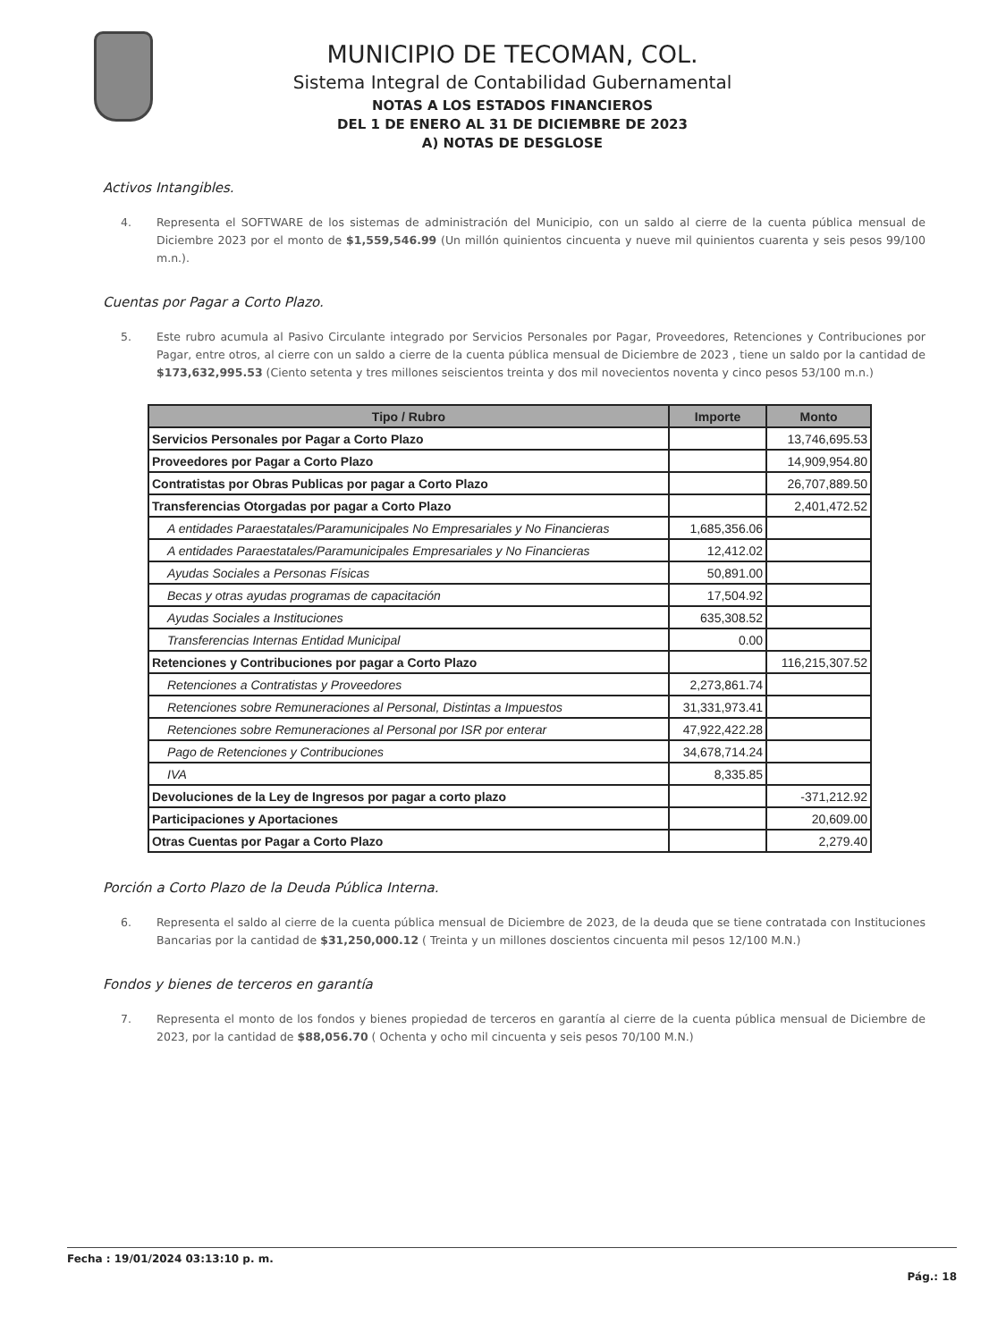MUNICIPIO DE TECOMAN, COL.
Sistema Integral de Contabilidad Gubernamental
NOTAS A LOS ESTADOS FINANCIEROS
DEL 1 DE ENERO AL 31 DE DICIEMBRE DE 2023
A) NOTAS DE DESGLOSE
Activos Intangibles.
4. Representa el SOFTWARE de los sistemas de administración del Municipio, con un saldo al cierre de la cuenta pública mensual de Diciembre 2023 por el monto de $1,559,546.99 (Un millón quinientos cincuenta y nueve mil quinientos cuarenta y seis pesos 99/100 m.n.).
Cuentas por Pagar a Corto Plazo.
5. Este rubro acumula al Pasivo Circulante integrado por Servicios Personales por Pagar, Proveedores, Retenciones y Contribuciones por Pagar, entre otros, al cierre con un saldo a cierre de la cuenta pública mensual de Diciembre de 2023 , tiene un saldo por la cantidad de $173,632,995.53 (Ciento setenta y tres millones seiscientos treinta y dos mil novecientos noventa y cinco pesos 53/100 m.n.)
| Tipo / Rubro | Importe | Monto |
| --- | --- | --- |
| Servicios Personales por Pagar a Corto Plazo | | 13,746,695.53 |
| Proveedores por Pagar a Corto Plazo | | 14,909,954.80 |
| Contratistas por Obras Publicas por pagar a Corto Plazo | | 26,707,889.50 |
| Transferencias Otorgadas por pagar a Corto Plazo | | 2,401,472.52 |
| A entidades Paraestatales/Paramunicipales No Empresariales y No Financieras | 1,685,356.06 | |
| A entidades Paraestatales/Paramunicipales Empresariales y No Financieras | 12,412.02 | |
| Ayudas Sociales a Personas Físicas | 50,891.00 | |
| Becas y otras ayudas programas de capacitación | 17,504.92 | |
| Ayudas Sociales a Instituciones | 635,308.52 | |
| Transferencias Internas Entidad Municipal | 0.00 | |
| Retenciones y Contribuciones por pagar a Corto Plazo | | 116,215,307.52 |
| Retenciones a Contratistas y Proveedores | 2,273,861.74 | |
| Retenciones sobre Remuneraciones al Personal, Distintas a Impuestos | 31,331,973.41 | |
| Retenciones sobre Remuneraciones al Personal por ISR por enterar | 47,922,422.28 | |
| Pago de Retenciones y Contribuciones | 34,678,714.24 | |
| IVA | 8,335.85 | |
| Devoluciones de la Ley de Ingresos por pagar a corto plazo | | -371,212.92 |
| Participaciones y Aportaciones | | 20,609.00 |
| Otras Cuentas por Pagar a Corto Plazo | | 2,279.40 |
Porción a Corto Plazo de la Deuda Pública Interna.
6. Representa el saldo al cierre de la cuenta pública mensual de Diciembre de 2023, de la deuda que se tiene contratada con Instituciones Bancarias por la cantidad de $31,250,000.12 ( Treinta y un millones doscientos cincuenta mil pesos 12/100 M.N.)
Fondos y bienes de terceros en garantía
7. Representa el monto de los fondos y bienes propiedad de terceros en garantía al cierre de la cuenta pública mensual de Diciembre de 2023, por la cantidad de $88,056.70 ( Ochenta y ocho mil cincuenta y seis pesos 70/100 M.N.)
Fecha : 19/01/2024 03:13:10 p. m. Pág.: 18